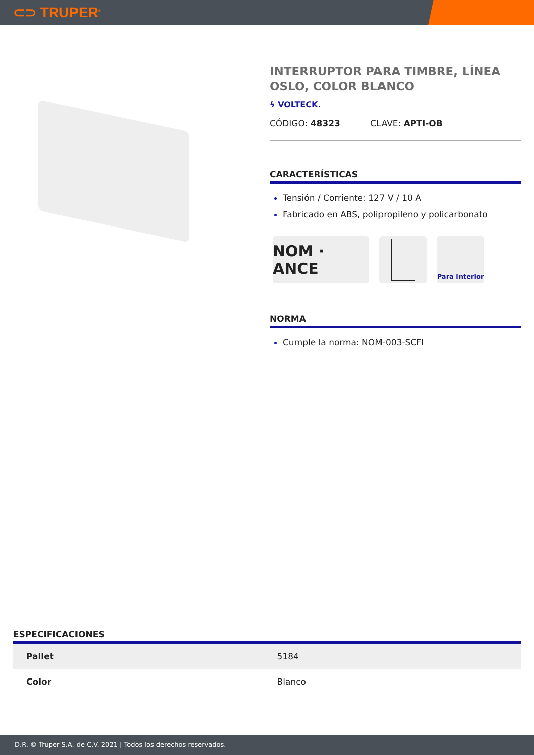⊂⊃ TRUPER<sup>®</sup>
INTERRUPTOR PARA TIMBRE, LÍNEA OSLO, COLOR BLANCO
ϟ VOLTECK.
CÓDIGO: 48323 CLAVE: APTI-OB
CARACTERÍSTICAS
Tensión / Corriente: 127 V / 10 A
Fabricado en ABS, polipropileno y policarbonato
NOM · ANCE
Para interior
NORMA
Cumple la norma: NOM-003-SCFI
ESPECIFICACIONES
| Pallet | 5184 |
| Color | Blanco |
D.R. © Truper S.A. de C.V. 2021 | Todos los derechos reservados.